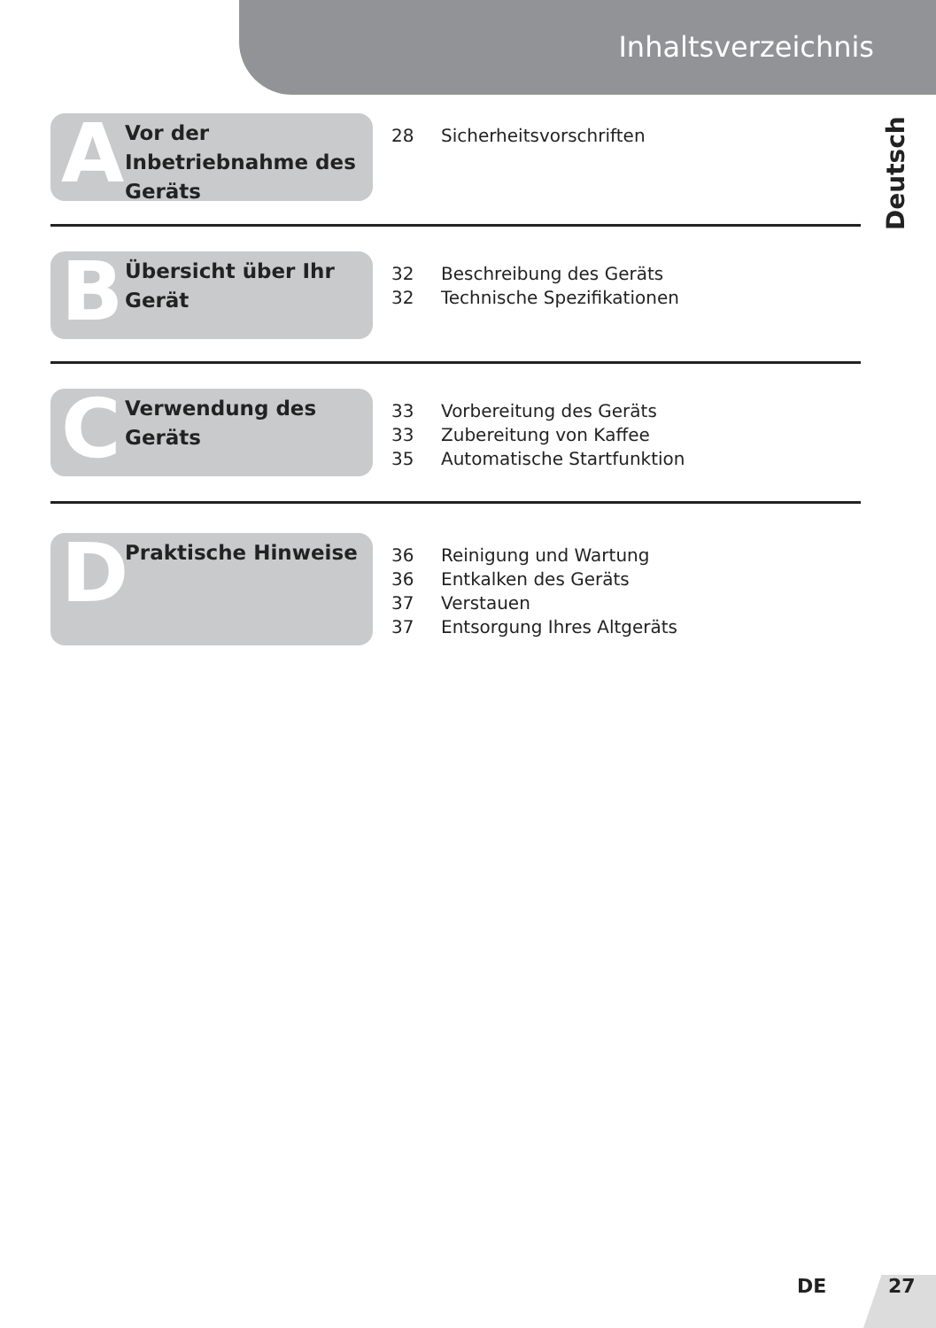Inhaltsverzeichnis
Deutsch
A
Vor der Inbetriebnahme des Geräts
28 Sicherheitsvorschriften
B
Übersicht über Ihr Gerät
32 Beschreibung des Geräts
32 Technische Spezifikationen
C
Verwendung des Geräts
33 Vorbereitung des Geräts
33 Zubereitung von Kaffee
35 Automatische Startfunktion
D Praktische Hinweise
36 Reinigung und Wartung
36 Entkalken des Geräts
37 Verstauen
37 Entsorgung Ihres Altgeräts
DE 27